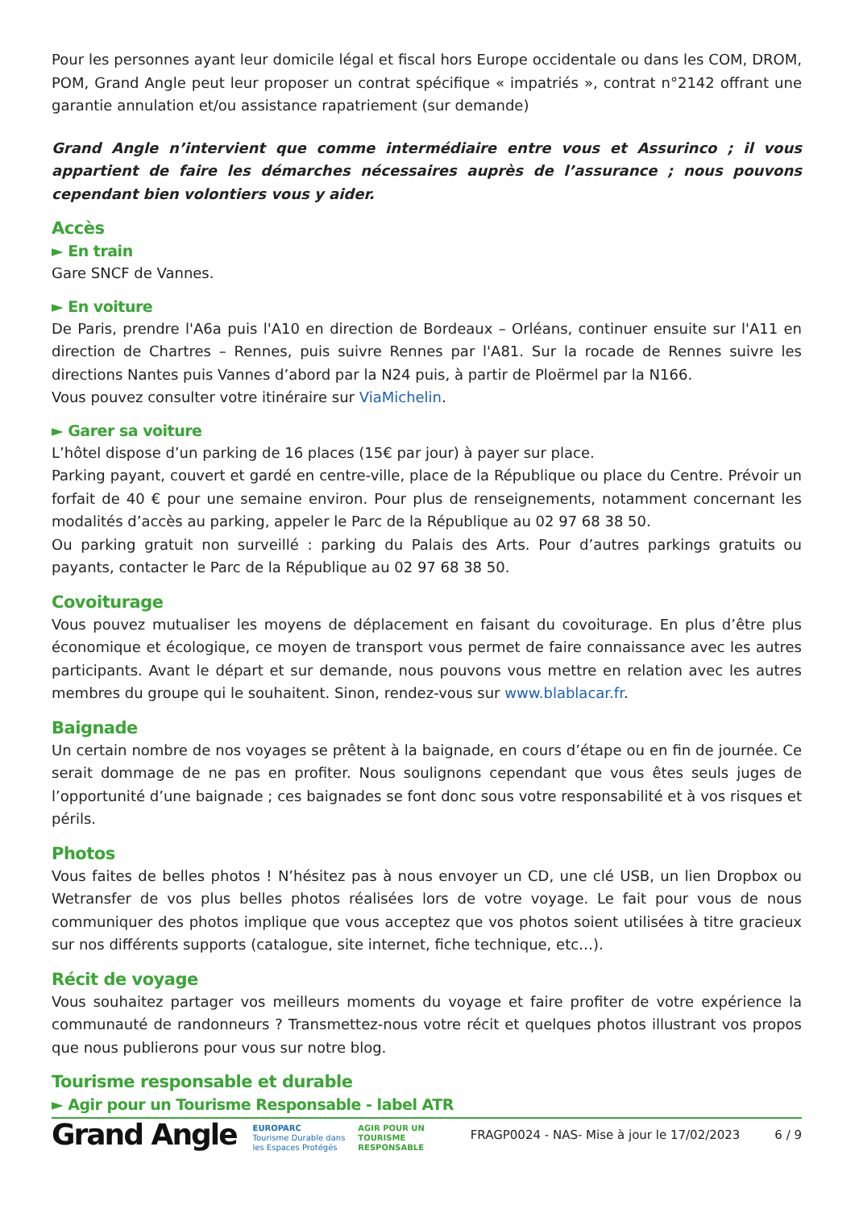Pour les personnes ayant leur domicile légal et fiscal hors Europe occidentale ou dans les COM, DROM, POM, Grand Angle peut leur proposer un contrat spécifique « impatriés », contrat n°2142 offrant une garantie annulation et/ou assistance rapatriement (sur demande)
Grand Angle n’intervient que comme intermédiaire entre vous et Assurinco ; il vous appartient de faire les démarches nécessaires auprès de l’assurance ; nous pouvons cependant bien volontiers vous y aider.
Accès
► En train
Gare SNCF de Vannes.
► En voiture
De Paris, prendre l'A6a puis l'A10 en direction de Bordeaux – Orléans, continuer ensuite sur l'A11 en direction de Chartres – Rennes, puis suivre Rennes par l'A81. Sur la rocade de Rennes suivre les directions Nantes puis Vannes d’abord par la N24 puis, à partir de Ploërmel par la N166.
Vous pouvez consulter votre itinéraire sur ViaMichelin.
► Garer sa voiture
L’hôtel dispose d’un parking de 16 places (15€ par jour) à payer sur place.
Parking payant, couvert et gardé en centre-ville, place de la République ou place du Centre. Prévoir un forfait de 40 € pour une semaine environ. Pour plus de renseignements, notamment concernant les modalités d’accès au parking, appeler le Parc de la République au 02 97 68 38 50.
Ou parking gratuit non surveillé : parking du Palais des Arts. Pour d’autres parkings gratuits ou payants, contacter le Parc de la République au 02 97 68 38 50.
Covoiturage
Vous pouvez mutualiser les moyens de déplacement en faisant du covoiturage. En plus d’être plus économique et écologique, ce moyen de transport vous permet de faire connaissance avec les autres participants. Avant le départ et sur demande, nous pouvons vous mettre en relation avec les autres membres du groupe qui le souhaitent. Sinon, rendez-vous sur www.blablacar.fr.
Baignade
Un certain nombre de nos voyages se prêtent à la baignade, en cours d’étape ou en fin de journée. Ce serait dommage de ne pas en profiter. Nous soulignons cependant que vous êtes seuls juges de l’opportunité d’une baignade ; ces baignades se font donc sous votre responsabilité et à vos risques et périls.
Photos
Vous faites de belles photos ! N’hésitez pas à nous envoyer un CD, une clé USB, un lien Dropbox ou Wetransfer de vos plus belles photos réalisées lors de votre voyage. Le fait pour vous de nous communiquer des photos implique que vous acceptez que vos photos soient utilisées à titre gracieux sur nos différents supports (catalogue, site internet, fiche technique, etc…).
Récit de voyage
Vous souhaitez partager vos meilleurs moments du voyage et faire profiter de votre expérience la communauté de randonneurs ? Transmettez-nous votre récit et quelques photos illustrant vos propos que nous publierons pour vous sur notre blog.
Tourisme responsable et durable
► Agir pour un Tourisme Responsable - label ATR
Grand Angle
EUROPARC
Tourisme Durable dans
les Espaces Protégés
AGIR POUR UN
TOURISME
RESPONSABLE
FRAGP0024 - NAS- Mise à jour le 17/02/2023 6 / 9